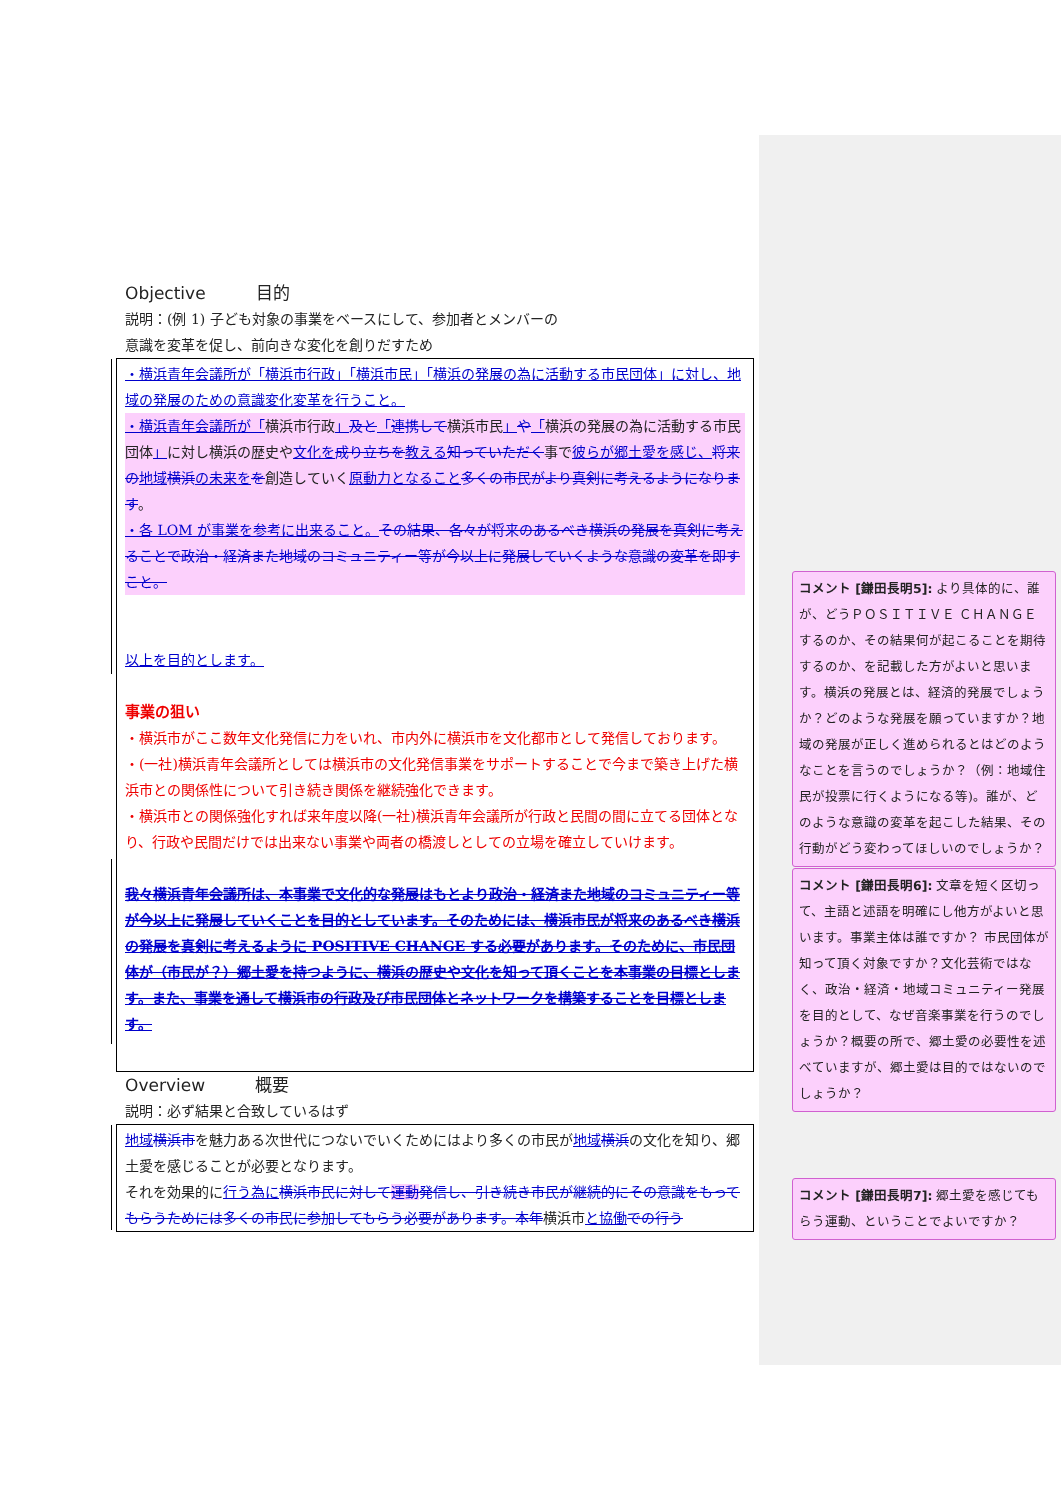Objective 目的
説明：(例 1) 子ども対象の事業をベースにして、参加者とメンバーの
意識を変革を促し、前向きな変化を創りだすため
・横浜青年会議所が「横浜市行政」「横浜市民」「横浜の発展の為に活動する市民団体」に対し、地域の発展のための意識変化変革を行うこと。
・横浜青年会議所が「横浜市行政」及と「連携して横浜市民」や「横浜の発展の為に活動する市民団体」に対し横浜の歴史や文化を成り立ちを教える知っていただく事で彼らが郷土愛を感じ、将来の地域横浜の未来をを創造していく原動力となること多くの市民がより真剣に考えるようになります。
・各 LOM が事業を参考に出来ること。その結果、各々が将来のあるべき横浜の発展を真剣に考えることで政治・経済また地域のコミュニティー等が今以上に発展していくような意識の変革を即すこと。
以上を目的とします。
事業の狙い
・横浜市がここ数年文化発信に力をいれ、市内外に横浜市を文化都市として発信しております。
・(一社)横浜青年会議所としては横浜市の文化発信事業をサポートすることで今まで築き上げた横浜市との関係性について引き続き関係を継続強化できます。
・横浜市との関係強化すれば来年度以降(一社)横浜青年会議所が行政と民間の間に立てる団体となり、行政や民間だけでは出来ない事業や両者の橋渡しとしての立場を確立していけます。
我々横浜青年会議所は、本事業で文化的な発展はもとより政治・経済また地域のコミュニティー等が今以上に発展していくことを目的としています。そのためには、横浜市民が将来のあるべき横浜の発展を真剣に考えるように POSITIVE CHANGE する必要があります。そのために、市民団体が（市民が？）郷土愛を持つように、横浜の歴史や文化を知って頂くことを本事業の目標とします。また、事業を通して横浜市の行政及び市民団体とネットワークを構築することを目標とします。
Overview 概要
説明：必ず結果と合致しているはず
地域横浜市を魅力ある次世代につないでいくためにはより多くの市民が地域横浜の文化を知り、郷土愛を感じることが必要となります。
それを効果的に行う為に横浜市民に対して運動 発信し、引き続き市民が継続的にその意識をもってもらうためには多くの市民に参加してもらう必要があります。本年横浜市と協働での行う
コメント [鎌田長明5]: より具体的に、誰が、どうＰＯＳＩＴＩＶＥ ＣＨＡＮＧＥするのか、その結果何が起こることを期待するのか、を記載した方がよいと思います。横浜の発展とは、経済的発展でしょうか？どのような発展を願っていますか？地域の発展が正しく進められるとはどのようなことを言うのでしょうか？（例：地域住民が投票に行くようになる等)。誰が、どのような意識の変革を起こした結果、その行動がどう変わってほしいのでしょうか？
コメント [鎌田長明6]: 文章を短く区切って、主語と述語を明確にし他方がよいと思います。事業主体は誰ですか？ 市民団体が知って頂く対象ですか？文化芸術ではなく、政治・経済・地域コミュニティー発展を目的として、なぜ音楽事業を行うのでしょうか？概要の所で、郷土愛の必要性を述べていますが、郷土愛は目的ではないのでしょうか？
コメント [鎌田長明7]: 郷土愛を感じてもらう運動、ということでよいですか？